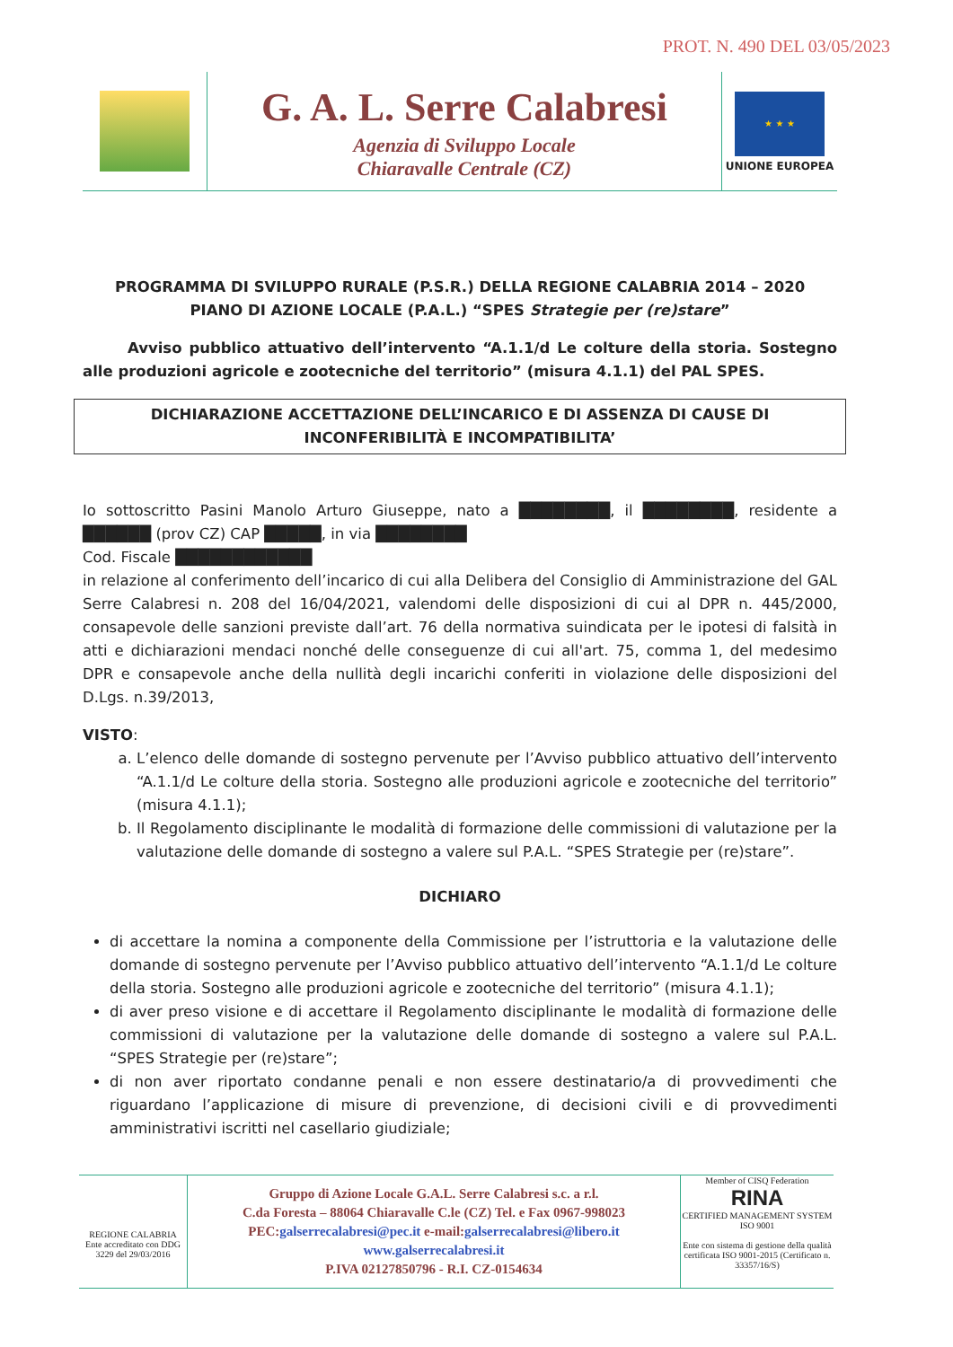PROT. N. 490 DEL 03/05/2023
G. A. L. Serre Calabresi
Agenzia di Sviluppo Locale
Chiaravalle Centrale (CZ)
★ ★ ★
UNIONE EUROPEA
PROGRAMMA DI SVILUPPO RURALE (P.S.R.) DELLA REGIONE CALABRIA 2014 – 2020
PIANO DI AZIONE LOCALE (P.A.L.) “SPES Strategie per (re)stare”
Avviso pubblico attuativo dell’intervento “A.1.1/d Le colture della storia. Sostegno alle produzioni agricole e zootecniche del territorio” (misura 4.1.1) del PAL SPES.
DICHIARAZIONE ACCETTAZIONE DELL’INCARICO E DI ASSENZA DI CAUSE DI INCONFERIBILITÀ E INCOMPATIBILITA’
Io sottoscritto Pasini Manolo Arturo Giuseppe, nato a ████████, il ████████, residente a ██████ (prov CZ) CAP █████, in via ████████
Cod. Fiscale ████████████
in relazione al conferimento dell’incarico di cui alla Delibera del Consiglio di Amministrazione del GAL Serre Calabresi n. 208 del 16/04/2021, valendomi delle disposizioni di cui al DPR n. 445/2000, consapevole delle sanzioni previste dall’art. 76 della normativa suindicata per le ipotesi di falsità in atti e dichiarazioni mendaci nonché delle conseguenze di cui all'art. 75, comma 1, del medesimo DPR e consapevole anche della nullità degli incarichi conferiti in violazione delle disposizioni del D.Lgs. n.39/2013,
VISTO:
a. L’elenco delle domande di sostegno pervenute per l’Avviso pubblico attuativo dell’intervento “A.1.1/d Le colture della storia. Sostegno alle produzioni agricole e zootecniche del territorio” (misura 4.1.1);
b. Il Regolamento disciplinante le modalità di formazione delle commissioni di valutazione per la valutazione delle domande di sostegno a valere sul P.A.L. “SPES Strategie per (re)stare”.
DICHIARO
di accettare la nomina a componente della Commissione per l’istruttoria e la valutazione delle domande di sostegno pervenute per l’Avviso pubblico attuativo dell’intervento “A.1.1/d Le colture della storia. Sostegno alle produzioni agricole e zootecniche del territorio” (misura 4.1.1);
di aver preso visione e di accettare il Regolamento disciplinante le modalità di formazione delle commissioni di valutazione per la valutazione delle domande di sostegno a valere sul P.A.L. “SPES Strategie per (re)stare”;
di non aver riportato condanne penali e non essere destinatario/a di provvedimenti che riguardano l’applicazione di misure di prevenzione, di decisioni civili e di provvedimenti amministrativi iscritti nel casellario giudiziale;
REGIONE CALABRIA
Ente accreditato con DDG 3229 del 29/03/2016
Gruppo di Azione Locale G.A.L. Serre Calabresi s.c. a r.l.
C.da Foresta – 88064 Chiaravalle C.le (CZ) Tel. e Fax 0967-998023
PEC:galserrecalabresi@pec.it e-mail:galserrecalabresi@libero.it
www.galserrecalabresi.it
P.IVA 02127850796 - R.I. CZ-0154634
Member of CISQ Federation
RINA
CERTIFIED MANAGEMENT SYSTEM ISO 9001
Ente con sistema di gestione della qualità certificata ISO 9001-2015 (Certificato n. 33357/16/S)